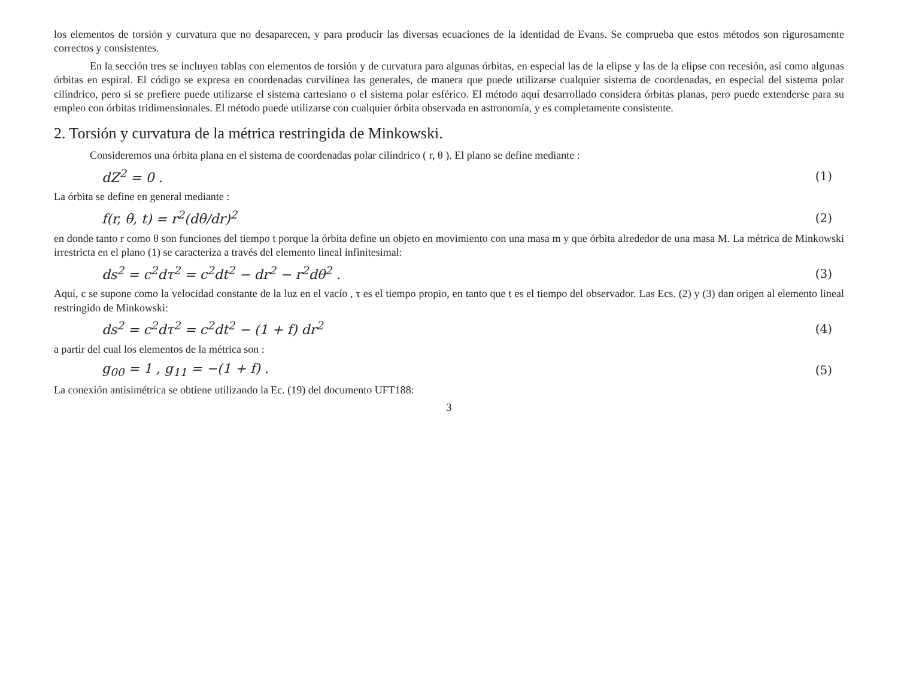los elementos de torsión y curvatura que no desaparecen, y para producir las diversas ecuaciones de la identidad de Evans. Se comprueba que estos métodos son rigurosamente correctos y consistentes.
En la sección tres se incluyen tablas con elementos de torsión y de curvatura para algunas órbitas, en especial las de la elipse y las de la elipse con recesión, así como algunas órbitas en espiral. El código se expresa en coordenadas curvilínea las generales, de manera que puede utilizarse cualquier sistema de coordenadas, en especial del sistema polar cilíndrico, pero si se prefiere puede utilizarse el sistema cartesiano o el sistema polar esférico. El método aquí desarrollado considera órbitas planas, pero puede extenderse para su empleo con órbitas tridimensionales. El método puede utilizarse con cualquier órbita observada en astronomía, y es completamente consistente.
2. Torsión y curvatura de la métrica restringida de Minkowski.
Consideremos una órbita plana en el sistema de coordenadas polar cilíndrico ( r, θ ). El plano se define mediante :
dZ<sup>2</sup> = 0 . (1)
La órbita se define en general mediante :
f(r, θ, t) = r<sup>2</sup>(dθ/dr)<sup>2</sup> (2)
en donde tanto r como θ son funciones del tiempo t porque la órbita define un objeto en movimiento con una masa m y que órbita alrededor de una masa M. La métrica de Minkowski irrestricta en el plano (1) se caracteriza a través del elemento lineal infinitesimal:
ds<sup>2</sup> = c<sup>2</sup>dτ<sup>2</sup> = c<sup>2</sup>dt<sup>2</sup> − dr<sup>2</sup> − r<sup>2</sup>dθ<sup>2</sup> . (3)
Aquí, c se supone como la velocidad constante de la luz en el vacío , τ es el tiempo propio, en tanto que t es el tiempo del observador. Las Ecs. (2) y (3) dan origen al elemento lineal restringido de Minkowski:
ds<sup>2</sup> = c<sup>2</sup>dτ<sup>2</sup> = c<sup>2</sup>dt<sup>2</sup> − (1 + f) dr<sup>2</sup> (4)
a partir del cual los elementos de la métrica son :
g<sub>00</sub> = 1 , g<sub>11</sub> = −(1 + f) . (5)
La conexión antisimétrica se obtiene utilizando la Ec. (19) del documento UFT188:
3